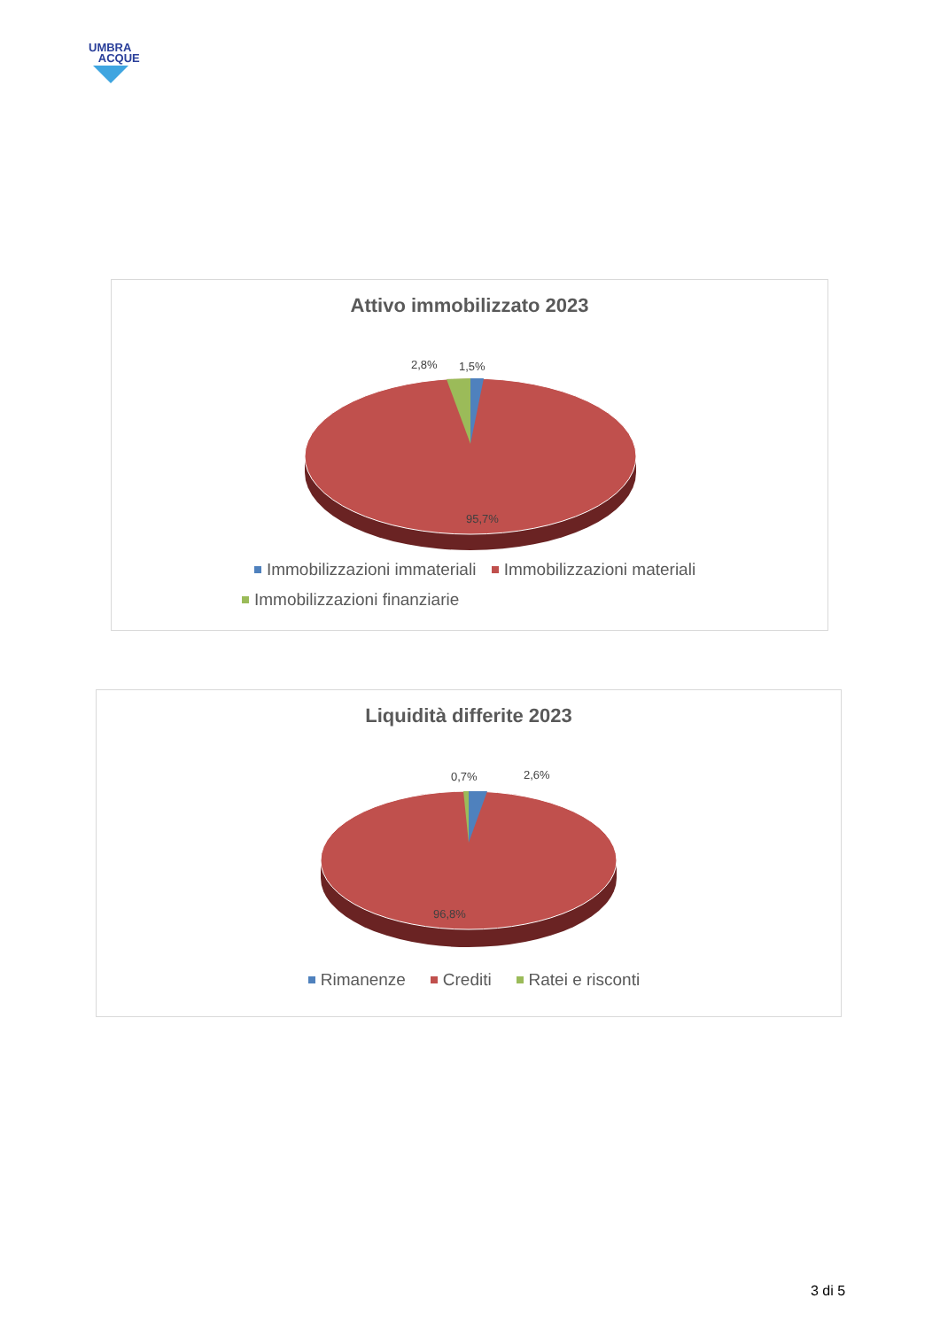UMBRA
ACQUE
Attivo immobilizzato 2023
2,8%
1,5%
95,7%
Immobilizzazioni immateriali Immobilizzazioni materiali
Immobilizzazioni finanziarie
Liquidità differite 2023
0,7%
2,6%
96,8%
Rimanenze Crediti Ratei e risconti
3 di 5